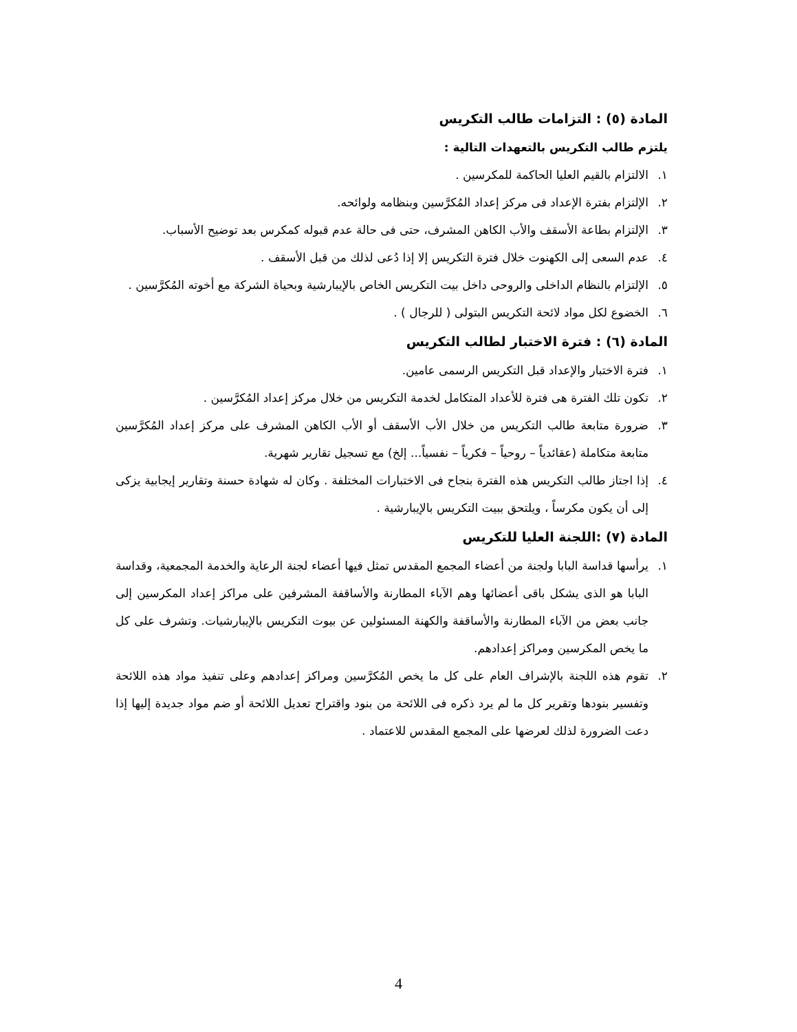المادة (٥) : التزامات طالب التكريس
يلتزم طالب التكريس بالتعهدات التالية :
١. الالتزام بالقيم العليا الحاكمة للمكرسين .
٢. الإلتزام بفترة الإعداد فى مركز إعداد المُكرَّسين وبنظامه ولوائحه.
٣. الإلتزام بطاعة الأسقف والأب الكاهن المشرف، حتى فى حالة عدم قبوله كمكرس بعد توضيح الأسباب.
٤. عدم السعى إلى الكهنوت خلال فترة التكريس إلا إذا دُعى لذلك من قبل الأسقف .
٥. الإلتزام بالنظام الداخلى والروحى داخل بيت التكريس الخاص بالإيبارشية وبحياة الشركة مع أخوته المُكرَّسين .
٦. الخضوع لكل مواد لائحة التكريس البتولى ( للرجال ) .
المادة (٦) : فترة الاختبار لطالب التكريس
١. فترة الاختبار والإعداد قبل التكريس الرسمى عامين.
٢. تكون تلك الفترة هى فترة للأعداد المتكامل لخدمة التكريس من خلال مركز إعداد المُكرَّسين .
٣. ضرورة متابعة طالب التكريس من خلال الأب الأسقف أو الأب الكاهن المشرف على مركز إعداد المُكرَّسين متابعة متكاملة (عقائدياً – روحياً – فكرياً – نفسياً... إلخ) مع تسجيل تقارير شهرية.
٤. إذا اجتاز طالب التكريس هذه الفترة بنجاح فى الاختبارات المختلفة . وكان له شهادة حسنة وتقارير إيجابية يزكى إلى أن يكون مكرساً ، ويلتحق ببيت التكريس بالإيبارشية .
المادة (٧) :اللجنة العليا للتكريس
١. يرأسها قداسة البابا ولجنة من أعضاء المجمع المقدس تمثل فيها أعضاء لجنة الرعاية والخدمة المجمعية، وقداسة البابا هو الذى يشكل باقى أعضائها وهم الآباء المطارنة والأساقفة المشرفين على مراكز إعداد المكرسين إلى جانب بعض من الآباء المطارنة والأساقفة والكهنة المسئولين عن بيوت التكريس بالإيبارشيات. وتشرف على كل ما يخص المكرسين ومراكز إعدادهم.
٢. تقوم هذه اللجنة بالإشراف العام على كل ما يخص المُكرَّسين ومراكز إعدادهم وعلى تنفيذ مواد هذه اللائحة وتفسير بنودها وتقرير كل ما لم يرد ذكره فى اللائحة من بنود واقتراح تعديل اللائحة أو ضم مواد جديدة إليها إذا دعت الضرورة لذلك لعرضها على المجمع المقدس للاعتماد .
4